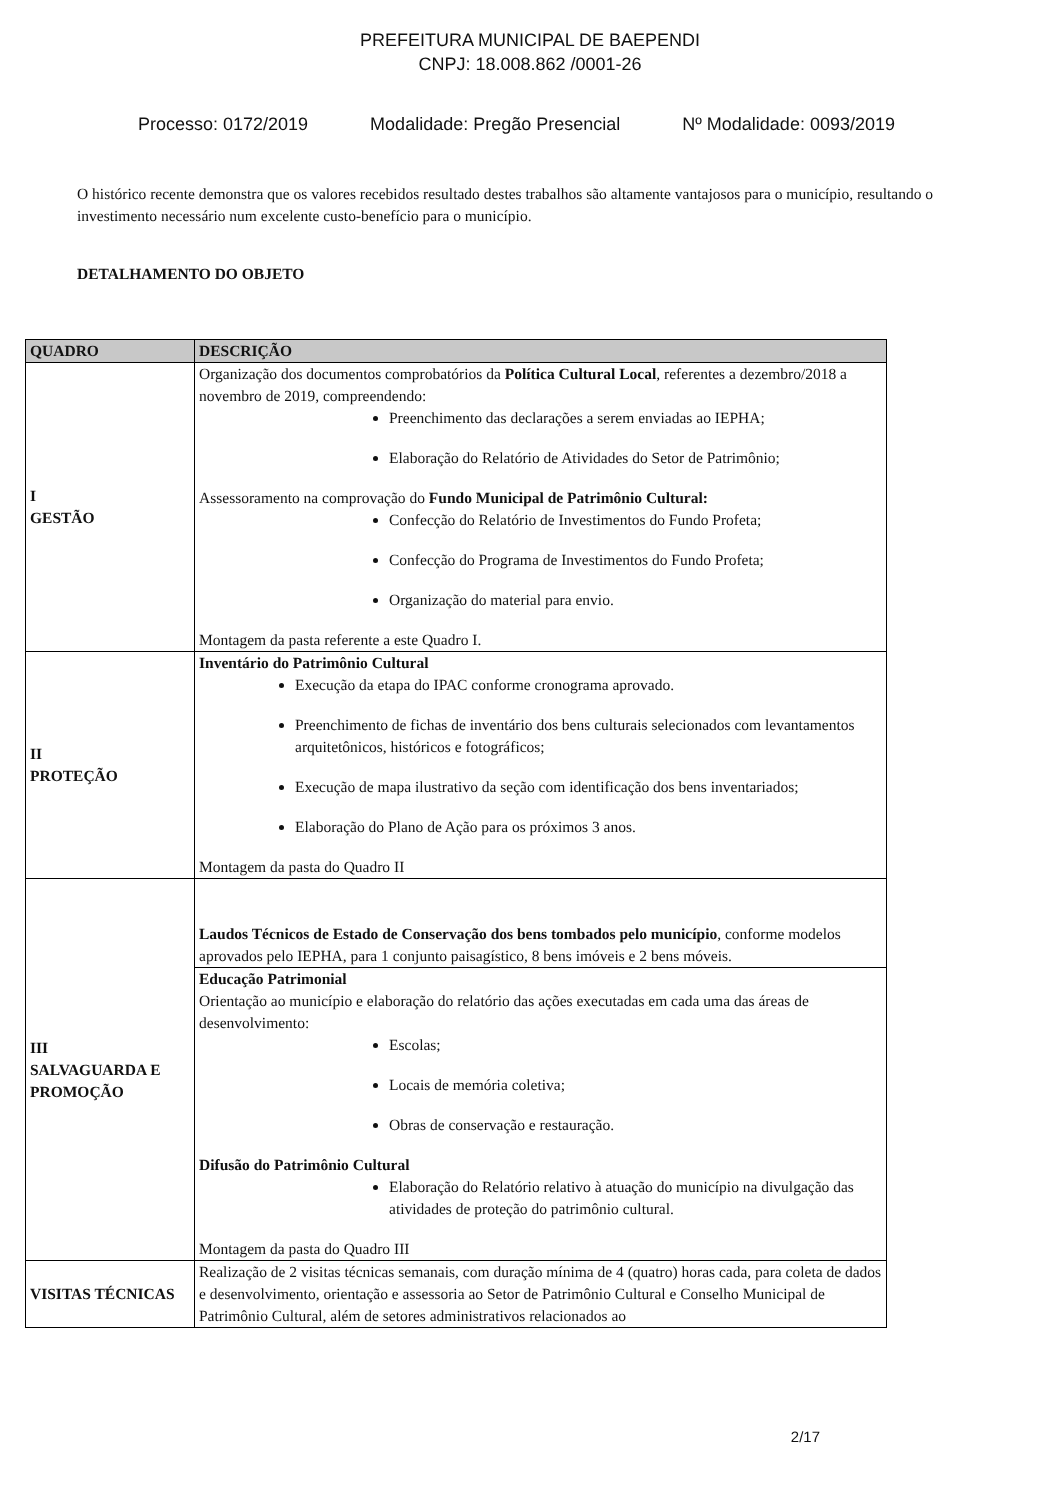PREFEITURA MUNICIPAL DE BAEPENDI
CNPJ: 18.008.862 /0001-26
Processo: 0172/2019 Modalidade: Pregão Presencial Nº Modalidade: 0093/2019
O histórico recente demonstra que os valores recebidos resultado destes trabalhos são altamente vantajosos para o município, resultando o investimento necessário num excelente custo-benefício para o município.
DETALHAMENTO DO OBJETO
| QUADRO | DESCRIÇÃO |
| --- | --- |
| I GESTÃO | Organização dos documentos comprobatórios da Política Cultural Local , referentes a dezembro/2018 a novembro de 2019, compreendendo: Preenchimento das declarações a serem enviadas ao IEPHA; Elaboração do Relatório de Atividades do Setor de Patrimônio; Assessoramento na comprovação do Fundo Municipal de Patrimônio Cultural: Confecção do Relatório de Investimentos do Fundo Profeta; Confecção do Programa de Investimentos do Fundo Profeta; Organização do material para envio. Montagem da pasta referente a este Quadro I. |
| II PROTEÇÃO | Inventário do Patrimônio Cultural Execução da etapa do IPAC conforme cronograma aprovado. Preenchimento de fichas de inventário dos bens culturais selecionados com levantamentos arquitetônicos, históricos e fotográficos; Execução de mapa ilustrativo da seção com identificação dos bens inventariados; Elaboração do Plano de Ação para os próximos 3 anos. Montagem da pasta do Quadro II |
| III SALVAGUARDA E PROMOÇÃO | Laudos Técnicos de Estado de Conservação dos bens tombados pelo município , conforme modelos aprovados pelo IEPHA, para 1 conjunto paisagístico, 8 bens imóveis e 2 bens móveis. |
| | Educação Patrimonial Orientação ao município e elaboração do relatório das ações executadas em cada uma das áreas de desenvolvimento: Escolas; Locais de memória coletiva; Obras de conservação e restauração. Difusão do Patrimônio Cultural Elaboração do Relatório relativo à atuação do município na divulgação das atividades de proteção do patrimônio cultural. Montagem da pasta do Quadro III |
| VISITAS TÉCNICAS | Realização de 2 visitas técnicas semanais, com duração mínima de 4 (quatro) horas cada, para coleta de dados e desenvolvimento, orientação e assessoria ao Setor de Patrimônio Cultural e Conselho Municipal de Patrimônio Cultural, além de setores administrativos relacionados ao |
2/17